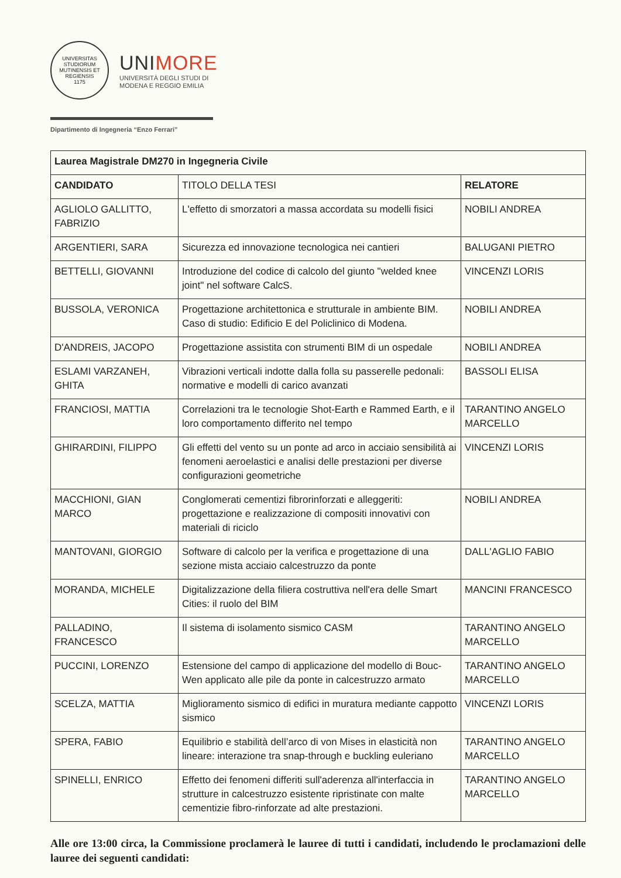UNIVERSITAS STUDIORUM MUTINENSIS ET REGIENSIS
1175
UNIMORE
UNIVERSITÀ DEGLI STUDI DI
MODENA E REGGIO EMILIA
Dipartimento di Ingegneria “Enzo Ferrari”
| Laurea Magistrale DM270 in Ingegneria Civile | | |
| --- | --- | --- |
| CANDIDATO | TITOLO DELLA TESI | RELATORE |
| AGLIOLO GALLITTO, FABRIZIO | L'effetto di smorzatori a massa accordata su modelli fisici | NOBILI ANDREA |
| ARGENTIERI, SARA | Sicurezza ed innovazione tecnologica nei cantieri | BALUGANI PIETRO |
| BETTELLI, GIOVANNI | Introduzione del codice di calcolo del giunto "welded knee joint" nel software CalcS. | VINCENZI LORIS |
| BUSSOLA, VERONICA | Progettazione architettonica e strutturale in ambiente BIM. Caso di studio: Edificio E del Policlinico di Modena. | NOBILI ANDREA |
| D'ANDREIS, JACOPO | Progettazione assistita con strumenti BIM di un ospedale | NOBILI ANDREA |
| ESLAMI VARZANEH, GHITA | Vibrazioni verticali indotte dalla folla su passerelle pedonali: normative e modelli di carico avanzati | BASSOLI ELISA |
| FRANCIOSI, MATTIA | Correlazioni tra le tecnologie Shot-Earth e Rammed Earth, e il loro comportamento differito nel tempo | TARANTINO ANGELO MARCELLO |
| GHIRARDINI, FILIPPO | Gli effetti del vento su un ponte ad arco in acciaio sensibilità ai fenomeni aeroelastici e analisi delle prestazioni per diverse configurazioni geometriche | VINCENZI LORIS |
| MACCHIONI, GIAN MARCO | Conglomerati cementizi fibrorinforzati e alleggeriti: progettazione e realizzazione di compositi innovativi con materiali di riciclo | NOBILI ANDREA |
| MANTOVANI, GIORGIO | Software di calcolo per la verifica e progettazione di una sezione mista acciaio calcestruzzo da ponte | DALL'AGLIO FABIO |
| MORANDA, MICHELE | Digitalizzazione della filiera costruttiva nell'era delle Smart Cities: il ruolo del BIM | MANCINI FRANCESCO |
| PALLADINO, FRANCESCO | Il sistema di isolamento sismico CASM | TARANTINO ANGELO MARCELLO |
| PUCCINI, LORENZO | Estensione del campo di applicazione del modello di Bouc-Wen applicato alle pile da ponte in calcestruzzo armato | TARANTINO ANGELO MARCELLO |
| SCELZA, MATTIA | Miglioramento sismico di edifici in muratura mediante cappotto sismico | VINCENZI LORIS |
| SPERA, FABIO | Equilibrio e stabilità dell’arco di von Mises in elasticità non lineare: interazione tra snap-through e buckling euleriano | TARANTINO ANGELO MARCELLO |
| SPINELLI, ENRICO | Effetto dei fenomeni differiti sull'aderenza all'interfaccia in strutture in calcestruzzo esistente ripristinate con malte cementizie fibro-rinforzate ad alte prestazioni. | TARANTINO ANGELO MARCELLO |
Alle ore 13:00 circa, la Commissione proclamerà le lauree di tutti i candidati, includendo le proclamazioni delle lauree dei seguenti candidati: